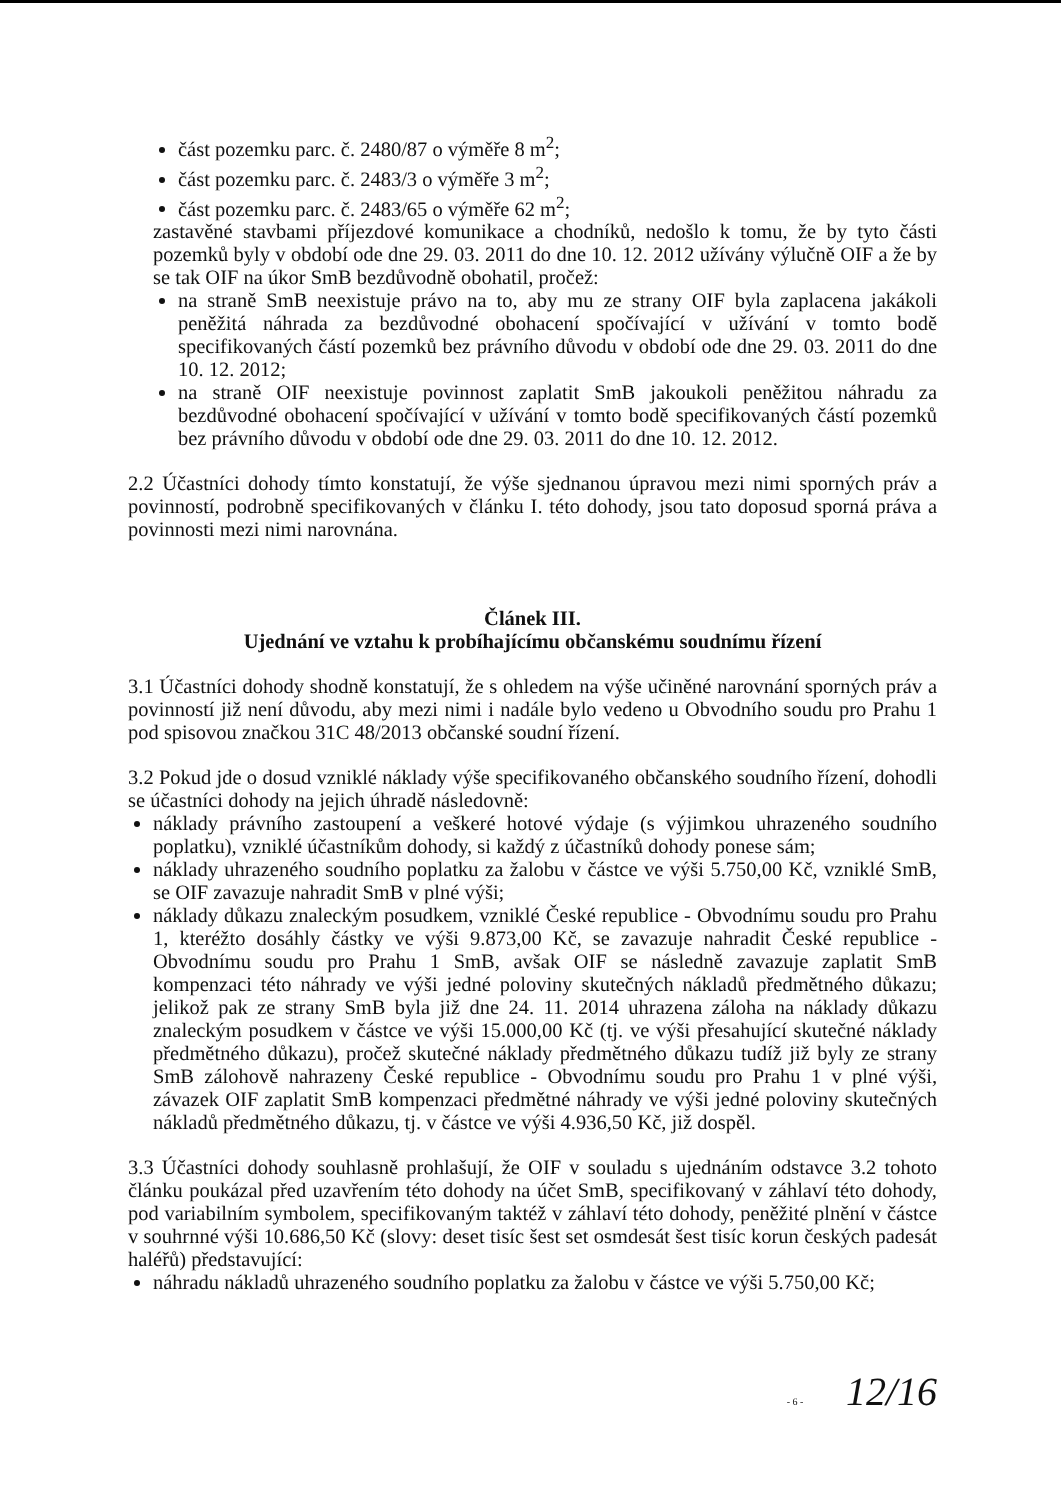část pozemku parc. č. 2480/87 o výměře 8 m<sup>2</sup>;
část pozemku parc. č. 2483/3 o výměře 3 m<sup>2</sup>;
část pozemku parc. č. 2483/65 o výměře 62 m<sup>2</sup>;
zastavěné stavbami příjezdové komunikace a chodníků, nedošlo k tomu, že by tyto části pozemků byly v období ode dne 29. 03. 2011 do dne 10. 12. 2012 užívány výlučně OIF a že by se tak OIF na úkor SmB bezdůvodně obohatil, pročež:
na straně SmB neexistuje právo na to, aby mu ze strany OIF byla zaplacena jakákoli peněžitá náhrada za bezdůvodné obohacení spočívající v užívání v tomto bodě specifikovaných částí pozemků bez právního důvodu v období ode dne 29. 03. 2011 do dne 10. 12. 2012;
na straně OIF neexistuje povinnost zaplatit SmB jakoukoli peněžitou náhradu za bezdůvodné obohacení spočívající v užívání v tomto bodě specifikovaných částí pozemků bez právního důvodu v období ode dne 29. 03. 2011 do dne 10. 12. 2012.
2.2 Účastníci dohody tímto konstatují, že výše sjednanou úpravou mezi nimi sporných práv a povinností, podrobně specifikovaných v článku I. této dohody, jsou tato doposud sporná práva a povinnosti mezi nimi narovnána.
Článek III.
Ujednání ve vztahu k probíhajícímu občanskému soudnímu řízení
3.1 Účastníci dohody shodně konstatují, že s ohledem na výše učiněné narovnání sporných práv a povinností již není důvodu, aby mezi nimi i nadále bylo vedeno u Obvodního soudu pro Prahu 1 pod spisovou značkou 31C 48/2013 občanské soudní řízení.
3.2 Pokud jde o dosud vzniklé náklady výše specifikovaného občanského soudního řízení, dohodli se účastníci dohody na jejich úhradě následovně:
náklady právního zastoupení a veškeré hotové výdaje (s výjimkou uhrazeného soudního poplatku), vzniklé účastníkům dohody, si každý z účastníků dohody ponese sám;
náklady uhrazeného soudního poplatku za žalobu v částce ve výši 5.750,00 Kč, vzniklé SmB, se OIF zavazuje nahradit SmB v plné výši;
náklady důkazu znaleckým posudkem, vzniklé České republice - Obvodnímu soudu pro Prahu 1, kteréžto dosáhly částky ve výši 9.873,00 Kč, se zavazuje nahradit České republice - Obvodnímu soudu pro Prahu 1 SmB, avšak OIF se následně zavazuje zaplatit SmB kompenzaci této náhrady ve výši jedné poloviny skutečných nákladů předmětného důkazu; jelikož pak ze strany SmB byla již dne 24. 11. 2014 uhrazena záloha na náklady důkazu znaleckým posudkem v částce ve výši 15.000,00 Kč (tj. ve výši přesahující skutečné náklady předmětného důkazu), pročež skutečné náklady předmětného důkazu tudíž již byly ze strany SmB zálohově nahrazeny České republice - Obvodnímu soudu pro Prahu 1 v plné výši, závazek OIF zaplatit SmB kompenzaci předmětné náhrady ve výši jedné poloviny skutečných nákladů předmětného důkazu, tj. v částce ve výši 4.936,50 Kč, již dospěl.
3.3 Účastníci dohody souhlasně prohlašují, že OIF v souladu s ujednáním odstavce 3.2 tohoto článku poukázal před uzavřením této dohody na účet SmB, specifikovaný v záhlaví této dohody, pod variabilním symbolem, specifikovaným taktéž v záhlaví této dohody, peněžité plnění v částce v souhrnné výši 10.686,50 Kč (slovy: deset tisíc šest set osmdesát šest tisíc korun českých padesát haléřů) představující:
náhradu nákladů uhrazeného soudního poplatku za žalobu v částce ve výši 5.750,00 Kč;
- 6 - 12/16